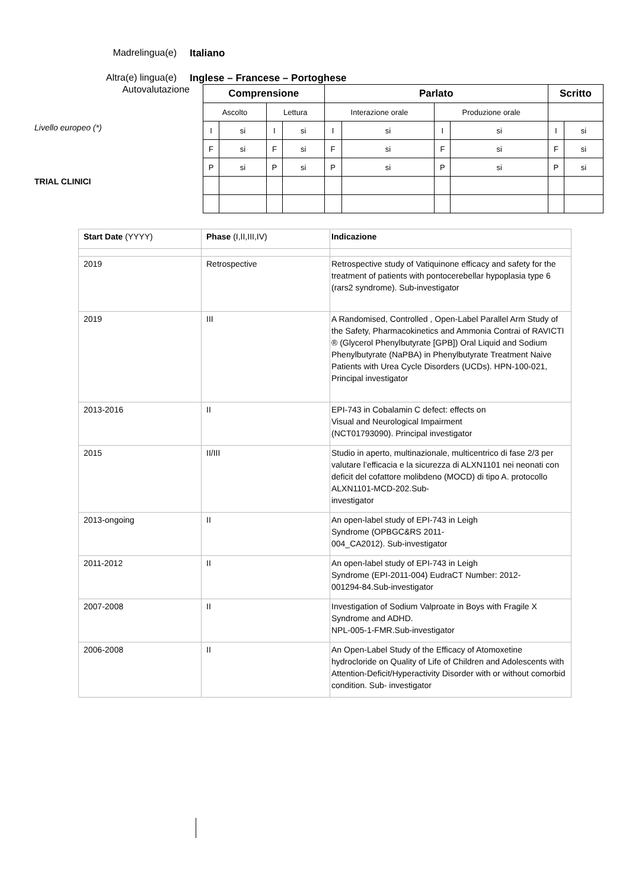Madrelingua(e) Italiano
Altra(e) lingua(e) Inglese – Francese – Portoghese
Autovalutazione
Livello europeo (*)
TRIAL CLINICI
| Comprensione | | | | Parlato | | | | Scritto | |
| Ascolto | | Lettura | | Interazione orale | | Produzione orale | | | |
| I | si | I | si | I | si | I | si | I | si |
| F | si | F | si | F | si | F | si | F | si |
| P | si | P | si | P | si | P | si | P | si |
| Start Date (YYYY) | Phase (I,II,III,IV) | Indicazione |
| 2019 | Retrospective | Retrospective study of Vatiquinone efficacy and safety for the treatment of patients with pontocerebellar hypoplasia type 6 (rars2 syndrome). Sub-investigator |
| 2019 | III | A Randomised, Controlled , Open-Label Parallel Arm Study of the Safety, Pharmacokinetics and Ammonia Contrai of RAVICTI ® (Glycerol Phenylbutyrate [GPB]) Oral Liquid and Sodium Phenylbutyrate (NaPBA) in Phenylbutyrate Treatment Naive Patients with Urea Cycle Disorders (UCDs). HPN-100-021, Principal investigator |
| 2013-2016 | II | EPI-743 in Cobalamin C defect: effects on Visual and Neurological Impairment (NCT01793090). Principal investigator |
| 2015 | II/III | Studio in aperto, multinazionale, multicentrico di fase 2/3 per valutare l’efficacia e la sicurezza di ALXN1101 nei neonati con deficit del cofattore molibdeno (MOCD) di tipo A. protocollo ALXN1101-MCD-202.Sub- investigator |
| 2013-ongoing | II | An open-label study of EPI-743 in Leigh Syndrome (OPBGC&RS 2011- 004_CA2012). Sub-investigator |
| 2011-2012 | II | An open-label study of EPI-743 in Leigh Syndrome (EPI-2011-004) EudraCT Number: 2012- 001294-84.Sub-investigator |
| 2007-2008 | II | Investigation of Sodium Valproate in Boys with Fragile X Syndrome and ADHD. NPL-005-1-FMR.Sub-investigator |
| 2006-2008 | II | An Open-Label Study of the Efficacy of Atomoxetine hydrocloride on Quality of Life of Children and Adolescents with Attention-Deficit/Hyperactivity Disorder with or without comorbid condition. Sub- investigator |